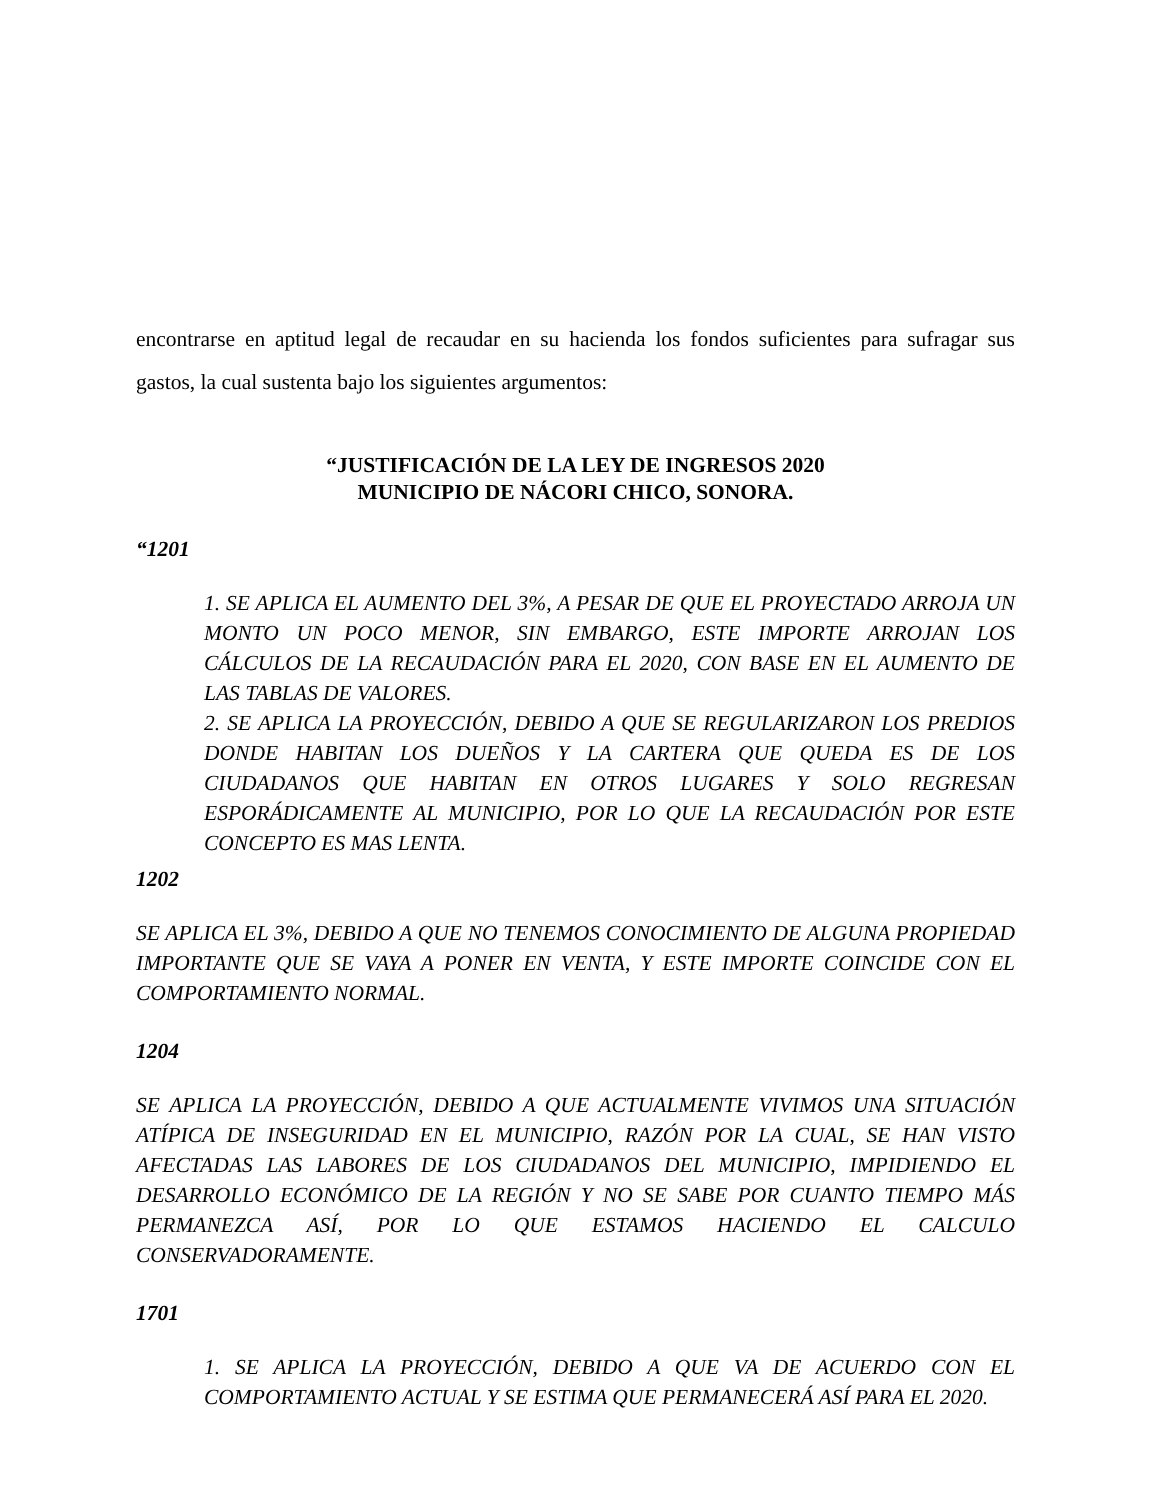encontrarse en aptitud legal de recaudar en su hacienda los fondos suficientes para sufragar sus gastos, la cual sustenta bajo los siguientes argumentos:
“JUSTIFICACIÓN DE LA LEY DE INGRESOS 2020
MUNICIPIO DE NÁCORI CHICO, SONORA.
“1201
1. SE APLICA EL AUMENTO DEL 3%, A PESAR DE QUE EL PROYECTADO ARROJA UN MONTO UN POCO MENOR, SIN EMBARGO, ESTE IMPORTE ARROJAN LOS CÁLCULOS DE LA RECAUDACIÓN PARA EL 2020, CON BASE EN EL AUMENTO DE LAS TABLAS DE VALORES.
2. SE APLICA LA PROYECCIÓN, DEBIDO A QUE SE REGULARIZARON LOS PREDIOS DONDE HABITAN LOS DUEÑOS Y LA CARTERA QUE QUEDA ES DE LOS CIUDADANOS QUE HABITAN EN OTROS LUGARES Y SOLO REGRESAN ESPORÁDICAMENTE AL MUNICIPIO, POR LO QUE LA RECAUDACIÓN POR ESTE CONCEPTO ES MAS LENTA.
1202
SE APLICA EL 3%, DEBIDO A QUE NO TENEMOS CONOCIMIENTO DE ALGUNA PROPIEDAD IMPORTANTE QUE SE VAYA A PONER EN VENTA, Y ESTE IMPORTE COINCIDE CON EL COMPORTAMIENTO NORMAL.
1204
SE APLICA LA PROYECCIÓN, DEBIDO A QUE ACTUALMENTE VIVIMOS UNA SITUACIÓN ATÍPICA DE INSEGURIDAD EN EL MUNICIPIO, RAZÓN POR LA CUAL, SE HAN VISTO AFECTADAS LAS LABORES DE LOS CIUDADANOS DEL MUNICIPIO, IMPIDIENDO EL DESARROLLO ECONÓMICO DE LA REGIÓN Y NO SE SABE POR CUANTO TIEMPO MÁS PERMANEZCA ASÍ, POR LO QUE ESTAMOS HACIENDO EL CALCULO CONSERVADORAMENTE.
1701
1. SE APLICA LA PROYECCIÓN, DEBIDO A QUE VA DE ACUERDO CON EL COMPORTAMIENTO ACTUAL Y SE ESTIMA QUE PERMANECERÁ ASÍ PARA EL 2020.